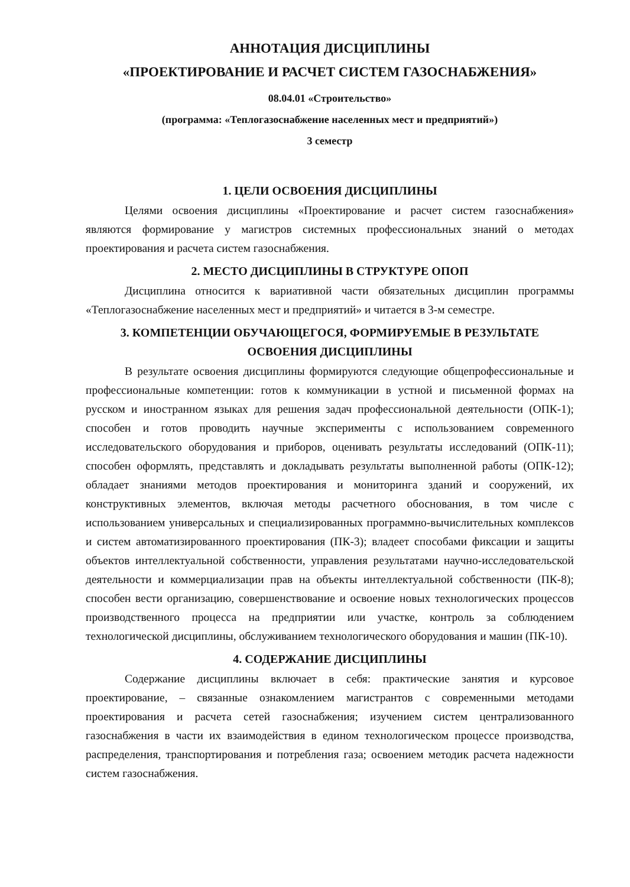АННОТАЦИЯ ДИСЦИПЛИНЫ
«ПРОЕКТИРОВАНИЕ И РАСЧЕТ СИСТЕМ ГАЗОСНАБЖЕНИЯ»
08.04.01 «Строительство»
(программа: «Теплогазоснабжение населенных мест и предприятий»)
3 семестр
1. ЦЕЛИ ОСВОЕНИЯ ДИСЦИПЛИНЫ
Целями освоения дисциплины «Проектирование и расчет систем газоснабжения» являются формирование у магистров системных профессиональных знаний о методах проектирования и расчета систем газоснабжения.
2. МЕСТО ДИСЦИПЛИНЫ В СТРУКТУРЕ ОПОП
Дисциплина относится к вариативной части обязательных дисциплин программы «Теплогазоснабжение населенных мест и предприятий» и читается в 3-м семестре.
3. КОМПЕТЕНЦИИ ОБУЧАЮЩЕГОСЯ, ФОРМИРУЕМЫЕ В РЕЗУЛЬТАТЕ ОСВОЕНИЯ ДИСЦИПЛИНЫ
В результате освоения дисциплины формируются следующие общепрофессиональные и профессиональные компетенции: готов к коммуникации в устной и письменной формах на русском и иностранном языках для решения задач профессиональной деятельности (ОПК-1); способен и готов проводить научные эксперименты с использованием современного исследовательского оборудования и приборов, оценивать результаты исследований (ОПК-11); способен оформлять, представлять и докладывать результаты выполненной работы (ОПК-12); обладает знаниями методов проектирования и мониторинга зданий и сооружений, их конструктивных элементов, включая методы расчетного обоснования, в том числе с использованием универсальных и специализированных программно-вычислительных комплексов и систем автоматизированного проектирования (ПК-3); владеет способами фиксации и защиты объектов интеллектуальной собственности, управления результатами научно-исследовательской деятельности и коммерциализации прав на объекты интеллектуальной собственности (ПК-8); способен вести организацию, совершенствование и освоение новых технологических процессов производственного процесса на предприятии или участке, контроль за соблюдением технологической дисциплины, обслуживанием технологического оборудования и машин (ПК-10).
4. СОДЕРЖАНИЕ ДИСЦИПЛИНЫ
Содержание дисциплины включает в себя: практические занятия и курсовое проектирование, – связанные ознакомлением магистрантов с современными методами проектирования и расчета сетей газоснабжения; изучением систем централизованного газоснабжения в части их взаимодействия в едином технологическом процессе производства, распределения, транспортирования и потребления газа; освоением методик расчета надежности систем газоснабжения.